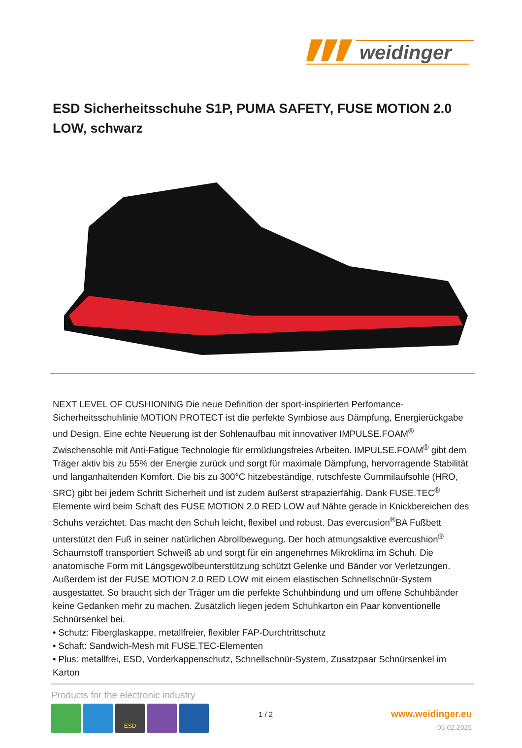weidinger
ESD Sicherheitsschuhe S1P, PUMA SAFETY, FUSE MOTION 2.0 LOW, schwarz
NEXT LEVEL OF CUSHIONING Die neue Definition der sport-inspirierten Perfomance-Sicherheitsschuhlinie MOTION PROTECT ist die perfekte Symbiose aus Dämpfung, Energierückgabe und Design. Eine echte Neuerung ist der Sohlenaufbau mit innovativer IMPULSE.FOAM<sup>®</sup> Zwischensohle mit Anti-Fatigue Technologie für ermüdungsfreies Arbeiten. IMPULSE.FOAM<sup>®</sup> gibt dem Träger aktiv bis zu 55% der Energie zurück und sorgt für maximale Dämpfung, hervorragende Stabilität und langanhaltenden Komfort. Die bis zu 300°C hitzebeständige, rutschfeste Gummilaufsohle (HRO, SRC) gibt bei jedem Schritt Sicherheit und ist zudem äußerst strapazierfähig. Dank FUSE.TEC<sup>®</sup> Elemente wird beim Schaft des FUSE MOTION 2.0 RED LOW auf Nähte gerade in Knickbereichen des Schuhs verzichtet. Das macht den Schuh leicht, flexibel und robust. Das evercusion<sup>®</sup>BA Fußbett unterstützt den Fuß in seiner natürlichen Abrollbewegung. Der hoch atmungsaktive evercushion<sup>®</sup> Schaumstoff transportiert Schweiß ab und sorgt für ein angenehmes Mikroklima im Schuh. Die anatomische Form mit Längsgewölbeunterstützung schützt Gelenke und Bänder vor Verletzungen. Außerdem ist der FUSE MOTION 2.0 RED LOW mit einem elastischen Schnellschnür-System ausgestattet. So braucht sich der Träger um die perfekte Schuhbindung und um offene Schuhbänder keine Gedanken mehr zu machen. Zusätzlich liegen jedem Schuhkarton ein Paar konventionelle Schnürsenkel bei.
• Schutz: Fiberglaskappe, metallfreier, flexibler FAP-Durchtrittschutz
• Schaft: Sandwich-Mesh mit FUSE.TEC-Elementen
• Plus: metallfrei, ESD, Vorderkappenschutz, Schnellschnür-System, Zusatzpaar Schnürsenkel im Karton
Products for the electronic industry
ESD
1 / 2 www.weidinger.eu
05.02.2025